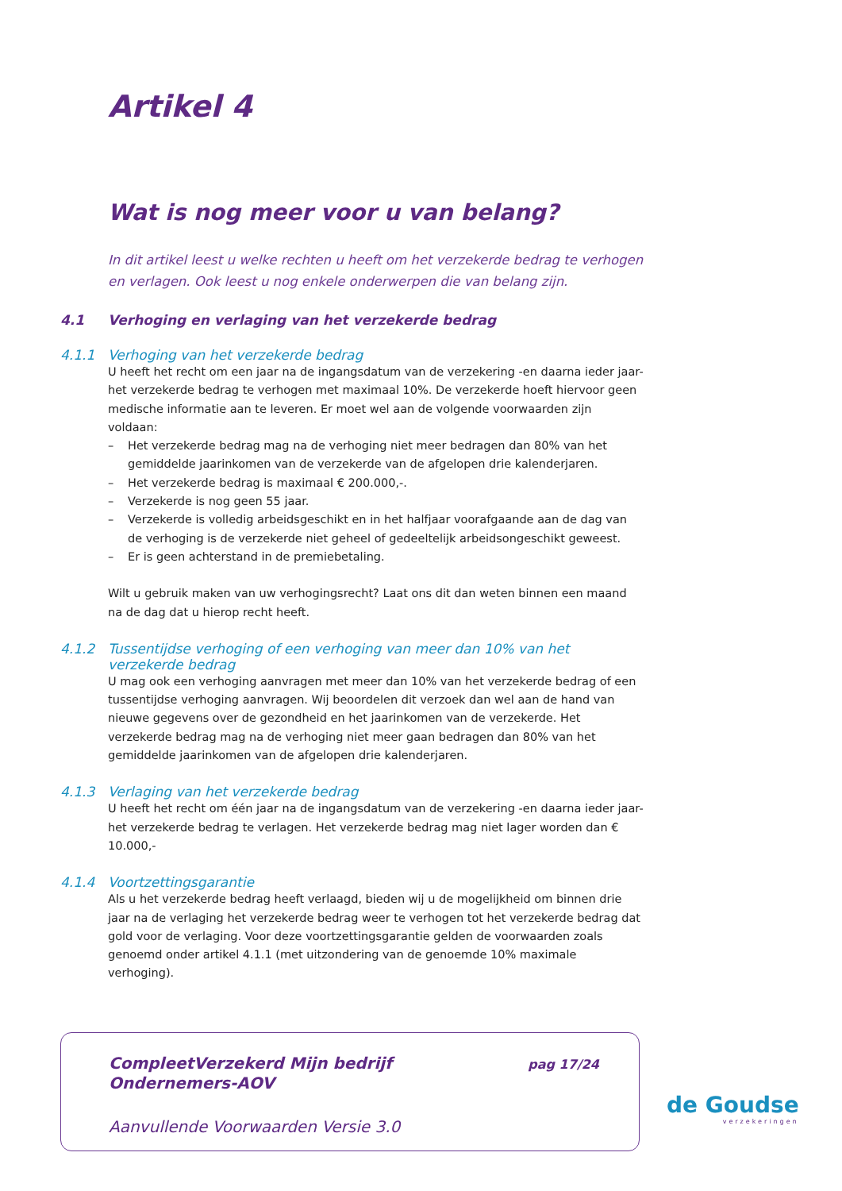Artikel 4
Wat is nog meer voor u van belang?
In dit artikel leest u welke rechten u heeft om het verzekerde bedrag te verhogen en verlagen. Ook leest u nog enkele onderwerpen die van belang zijn.
4.1 Verhoging en verlaging van het verzekerde bedrag
4.1.1 Verhoging van het verzekerde bedrag
U heeft het recht om een jaar na de ingangsdatum van de verzekering -en daarna ieder jaar- het verzekerde bedrag te verhogen met maximaal 10%. De verzekerde hoeft hiervoor geen medische informatie aan te leveren. Er moet wel aan de volgende voorwaarden zijn voldaan:
– Het verzekerde bedrag mag na de verhoging niet meer bedragen dan 80% van het gemiddelde jaarinkomen van de verzekerde van de afgelopen drie kalenderjaren.
– Het verzekerde bedrag is maximaal € 200.000,-.
– Verzekerde is nog geen 55 jaar.
– Verzekerde is volledig arbeidsgeschikt en in het halfjaar voorafgaande aan de dag van de verhoging is de verzekerde niet geheel of gedeeltelijk arbeidsongeschikt geweest.
– Er is geen achterstand in de premiebetaling.
Wilt u gebruik maken van uw verhogingsrecht? Laat ons dit dan weten binnen een maand na de dag dat u hierop recht heeft.
4.1.2 Tussentijdse verhoging of een verhoging van meer dan 10% van het verzekerde bedrag
U mag ook een verhoging aanvragen met meer dan 10% van het verzekerde bedrag of een tussentijdse verhoging aanvragen. Wij beoordelen dit verzoek dan wel aan de hand van nieuwe gegevens over de gezondheid en het jaarinkomen van de verzekerde. Het verzekerde bedrag mag na de verhoging niet meer gaan bedragen dan 80% van het gemiddelde jaarinkomen van de afgelopen drie kalenderjaren.
4.1.3 Verlaging van het verzekerde bedrag
U heeft het recht om één jaar na de ingangsdatum van de verzekering -en daarna ieder jaar- het verzekerde bedrag te verlagen. Het verzekerde bedrag mag niet lager worden dan € 10.000,-
4.1.4 Voortzettingsgarantie
Als u het verzekerde bedrag heeft verlaagd, bieden wij u de mogelijkheid om binnen drie jaar na de verlaging het verzekerde bedrag weer te verhogen tot het verzekerde bedrag dat gold voor de verlaging. Voor deze voortzettingsgarantie gelden de voorwaarden zoals genoemd onder artikel 4.1.1 (met uitzondering van de genoemde 10% maximale verhoging).
CompleetVerzekerd Mijn bedrijf
Ondernemers-AOV
pag 17/24
Aanvullende Voorwaarden Versie 3.0
de Goudse
verzekeringen